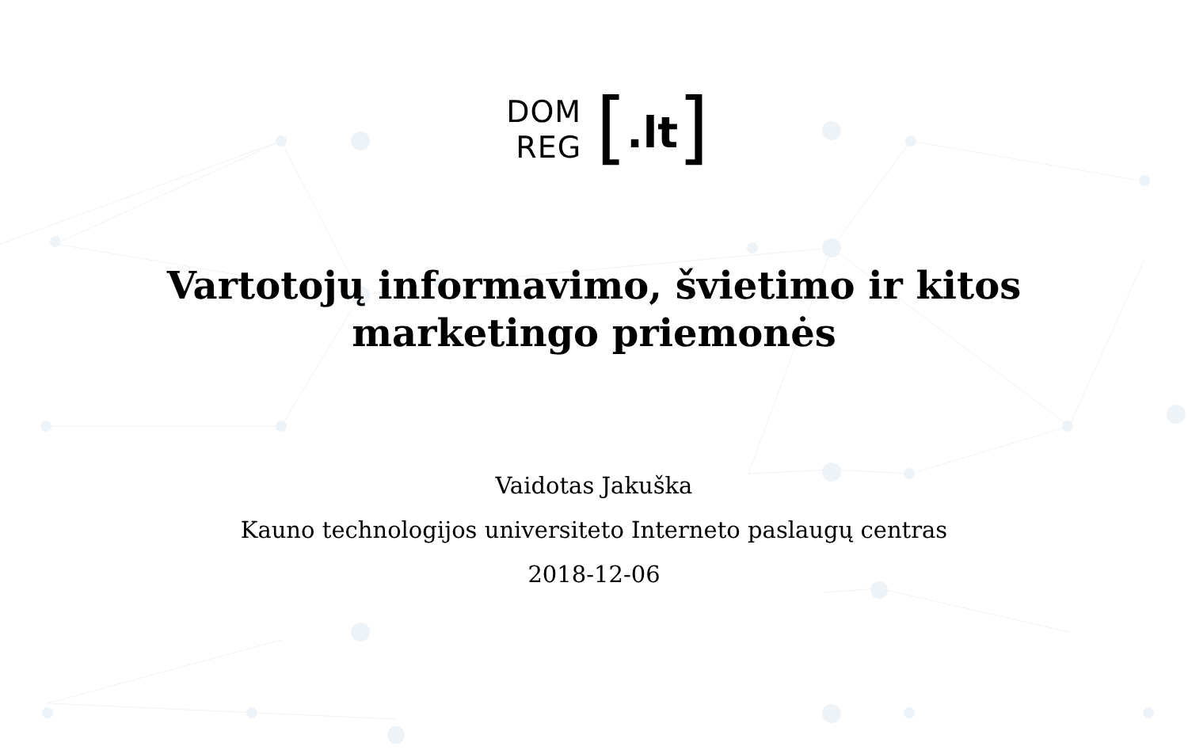DOM
REG
[.lt]
Vartotojų informavimo, švietimo ir kitos
marketingo priemonės
Vaidotas Jakuška
Kauno technologijos universiteto Interneto paslaugų centras
2018-12-06